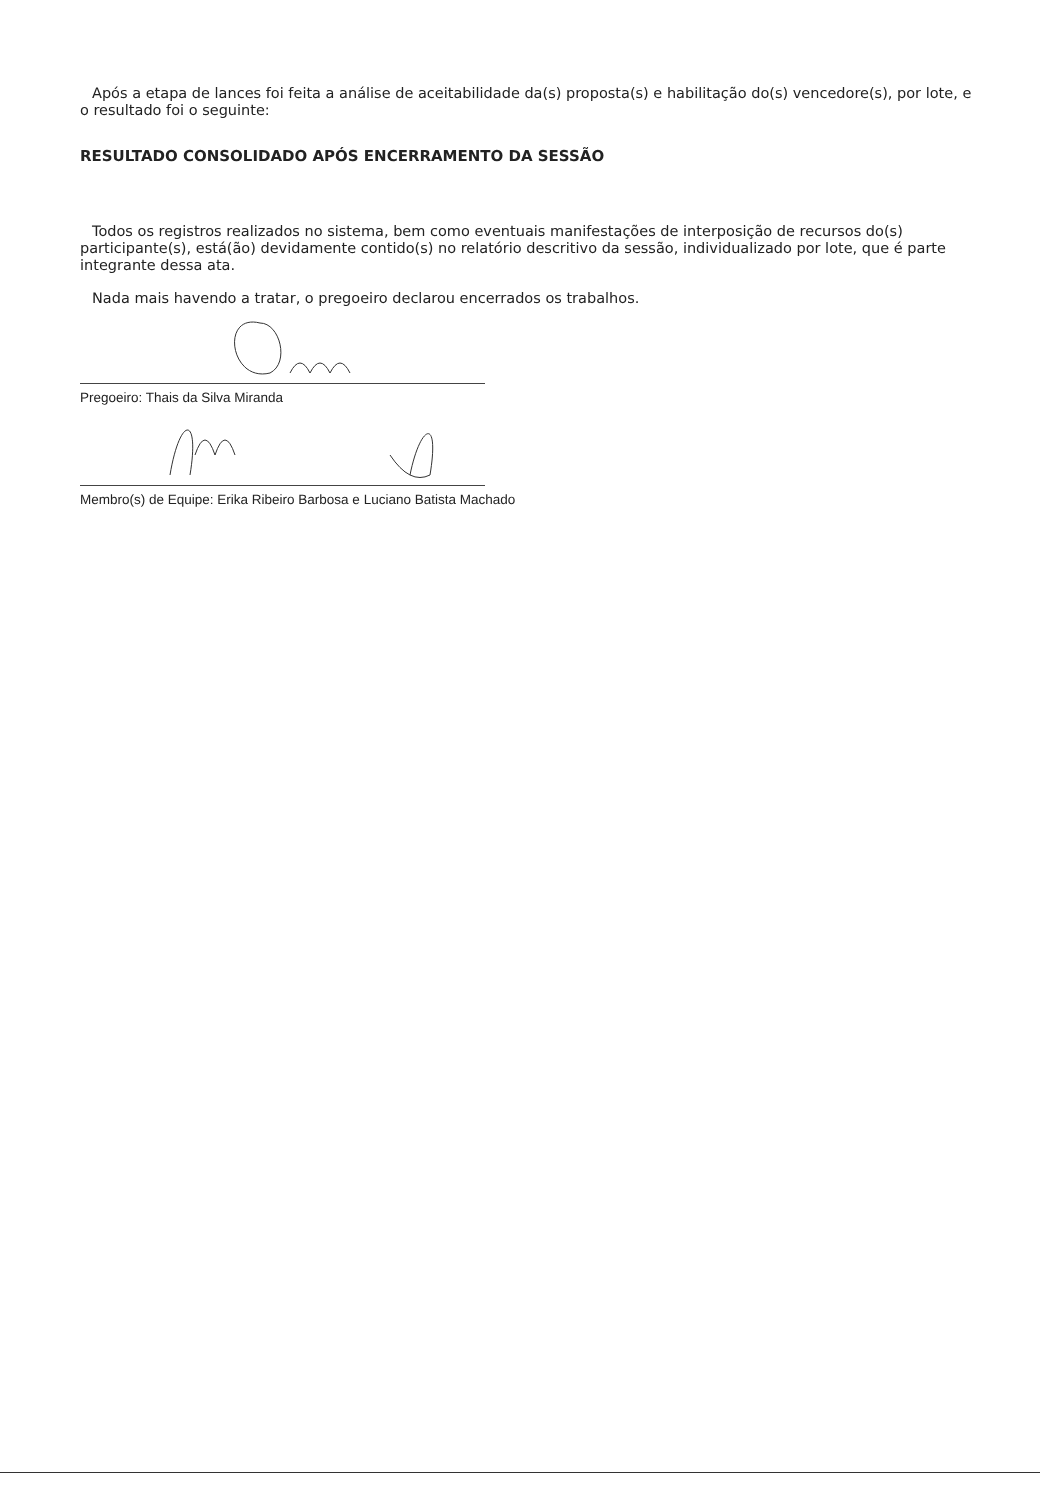Após a etapa de lances foi feita a análise de aceitabilidade da(s) proposta(s) e habilitação do(s) vencedore(s), por lote, e o resultado foi o seguinte:
RESULTADO CONSOLIDADO APÓS ENCERRAMENTO DA SESSÃO
Todos os registros realizados no sistema, bem como eventuais manifestações de interposição de recursos do(s) participante(s), está(ão) devidamente contido(s) no relatório descritivo da sessão, individualizado por lote, que é parte integrante dessa ata.
Nada mais havendo a tratar, o pregoeiro declarou encerrados os trabalhos.
Pregoeiro: Thais da Silva Miranda
Membro(s) de Equipe: Erika Ribeiro Barbosa e Luciano Batista Machado